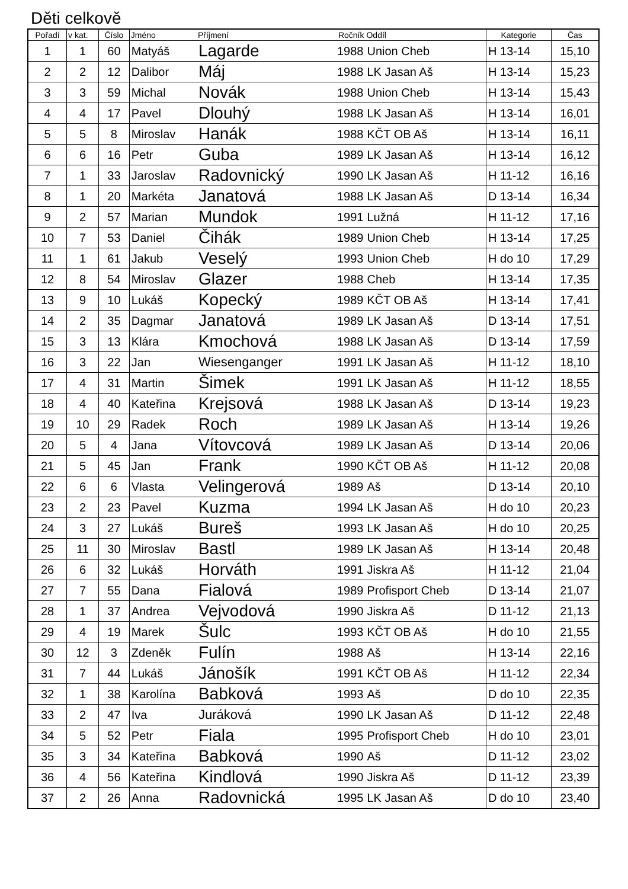Děti celkově
| Pořadí | v kat. | Číslo | Jméno | Příjmení | Ročník | Oddíl | Kategorie | Čas |
| --- | --- | --- | --- | --- | --- | --- | --- | --- |
| 1 | 1 | 60 | Matyáš | Lagarde | 1988 | Union Cheb | H 13-14 | 15,10 |
| 2 | 2 | 12 | Dalibor | Máj | 1988 | LK Jasan Aš | H 13-14 | 15,23 |
| 3 | 3 | 59 | Michal | Novák | 1988 | Union Cheb | H 13-14 | 15,43 |
| 4 | 4 | 17 | Pavel | Dlouhý | 1988 | LK Jasan Aš | H 13-14 | 16,01 |
| 5 | 5 | 8 | Miroslav | Hanák | 1988 | KČT OB Aš | H 13-14 | 16,11 |
| 6 | 6 | 16 | Petr | Guba | 1989 | LK Jasan Aš | H 13-14 | 16,12 |
| 7 | 1 | 33 | Jaroslav | Radovnický | 1990 | LK Jasan Aš | H 11-12 | 16,16 |
| 8 | 1 | 20 | Markéta | Janatová | 1988 | LK Jasan Aš | D 13-14 | 16,34 |
| 9 | 2 | 57 | Marian | Mundok | 1991 | Lužná | H 11-12 | 17,16 |
| 10 | 7 | 53 | Daniel | Čihák | 1989 | Union Cheb | H 13-14 | 17,25 |
| 11 | 1 | 61 | Jakub | Veselý | 1993 | Union Cheb | H do 10 | 17,29 |
| 12 | 8 | 54 | Miroslav | Glazer | 1988 | Cheb | H 13-14 | 17,35 |
| 13 | 9 | 10 | Lukáš | Kopecký | 1989 | KČT OB Aš | H 13-14 | 17,41 |
| 14 | 2 | 35 | Dagmar | Janatová | 1989 | LK Jasan Aš | D 13-14 | 17,51 |
| 15 | 3 | 13 | Klára | Kmochová | 1988 | LK Jasan Aš | D 13-14 | 17,59 |
| 16 | 3 | 22 | Jan | Wiesenganger | 1991 | LK Jasan Aš | H 11-12 | 18,10 |
| 17 | 4 | 31 | Martin | Šimek | 1991 | LK Jasan Aš | H 11-12 | 18,55 |
| 18 | 4 | 40 | Kateřina | Krejsová | 1988 | LK Jasan Aš | D 13-14 | 19,23 |
| 19 | 10 | 29 | Radek | Roch | 1989 | LK Jasan Aš | H 13-14 | 19,26 |
| 20 | 5 | 4 | Jana | Vítovcová | 1989 | LK Jasan Aš | D 13-14 | 20,06 |
| 21 | 5 | 45 | Jan | Frank | 1990 | KČT OB Aš | H 11-12 | 20,08 |
| 22 | 6 | 6 | Vlasta | Velingerová | 1989 | Aš | D 13-14 | 20,10 |
| 23 | 2 | 23 | Pavel | Kuzma | 1994 | LK Jasan Aš | H do 10 | 20,23 |
| 24 | 3 | 27 | Lukáš | Bureš | 1993 | LK Jasan Aš | H do 10 | 20,25 |
| 25 | 11 | 30 | Miroslav | Bastl | 1989 | LK Jasan Aš | H 13-14 | 20,48 |
| 26 | 6 | 32 | Lukáš | Horváth | 1991 | Jiskra Aš | H 11-12 | 21,04 |
| 27 | 7 | 55 | Dana | Fialová | 1989 | Profisport Cheb | D 13-14 | 21,07 |
| 28 | 1 | 37 | Andrea | Vejvodová | 1990 | Jiskra Aš | D 11-12 | 21,13 |
| 29 | 4 | 19 | Marek | Šulc | 1993 | KČT OB Aš | H do 10 | 21,55 |
| 30 | 12 | 3 | Zdeněk | Fulín | 1988 | Aš | H 13-14 | 22,16 |
| 31 | 7 | 44 | Lukáš | Jánošík | 1991 | KČT OB Aš | H 11-12 | 22,34 |
| 32 | 1 | 38 | Karolína | Babková | 1993 | Aš | D do 10 | 22,35 |
| 33 | 2 | 47 | Iva | Juráková | 1990 | LK Jasan Aš | D 11-12 | 22,48 |
| 34 | 5 | 52 | Petr | Fiala | 1995 | Profisport Cheb | H do 10 | 23,01 |
| 35 | 3 | 34 | Kateřina | Babková | 1990 | Aš | D 11-12 | 23,02 |
| 36 | 4 | 56 | Kateřina | Kindlová | 1990 | Jiskra Aš | D 11-12 | 23,39 |
| 37 | 2 | 26 | Anna | Radovnická | 1995 | LK Jasan Aš | D do 10 | 23,40 |